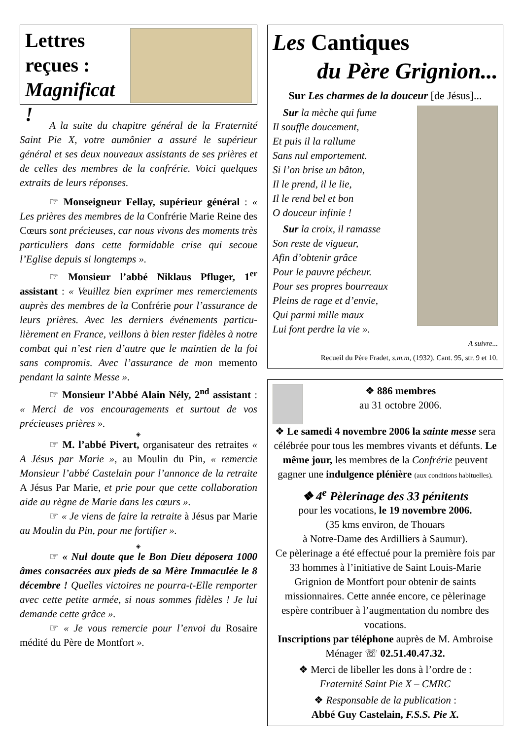Lettres
reçues :
Magnificat !
A la suite du chapitre général de la Fraternité Saint Pie X, votre aumônier a assuré le supérieur général et ses deux nouveaux assistants de ses prières et de celles des membres de la confrérie. Voici quelques extraits de leurs réponses.
☞ Monseigneur Fellay, supérieur général : « Les prières des membres de la Confrérie Marie Reine des Cœurs sont précieuses, car nous vivons des moments très particuliers dans cette formidable crise qui secoue l’Eglise depuis si longtemps ».
☞ Monsieur l’abbé Niklaus Pfluger, 1<sup>er</sup> assistant : « Veuillez bien exprimer mes remerciements auprès des membres de la Confrérie pour l’assurance de leurs prières. Avec les derniers événements particu-lièrement en France, veillons à bien rester fidèles à notre combat qui n’est rien d’autre que le maintien de la foi sans compromis. Avec l’assurance de mon memento pendant la sainte Messe ».
☞ Monsieur l’Abbé Alain Nély, 2<sup>nd</sup> assistant : « Merci de vos encouragements et surtout de vos précieuses prières ».
◈
☞ M. l’abbé Pivert, organisateur des retraites « A Jésus par Marie », au Moulin du Pin, « remercie Monsieur l’abbé Castelain pour l’annonce de la retraite A Jésus Par Marie, et prie pour que cette collaboration aide au règne de Marie dans les cœurs ».
☞ « Je viens de faire la retraite à Jésus par Marie au Moulin du Pin, pour me fortifier ».
◈
☞ « Nul doute que le Bon Dieu déposera 1000 âmes consacrées aux pieds de sa Mère Immaculée le 8 décembre ! Quelles victoires ne pourra-t-Elle remporter avec cette petite armée, si nous sommes fidèles ! Je lui demande cette grâce ».
☞ « Je vous remercie pour l’envoi du Rosaire médité du Père de Montfort ».
Les Cantiques
du Père Grignion...
Sur Les charmes de la douceur [de Jésus]...
Sur la mèche qui fume
Il souffle doucement,
Et puis il la rallume
Sans nul emportement.
Si l’on brise un bâton,
Il le prend, il le lie,
Il le rend bel et bon
O douceur infinie !
Sur la croix, il ramasse
Son reste de vigueur,
Afin d’obtenir grâce
Pour le pauvre pécheur.
Pour ses propres bourreaux
Pleins de rage et d’envie,
Qui parmi mille maux
Lui font perdre la vie ».
A suivre...
Recueil du Père Fradet, s.m.m, (1932). Cant. 95, str. 9 et 10.
❖ 886 membres
au 31 octobre 2006.
❖ Le samedi 4 novembre 2006 la sainte messe sera célébrée pour tous les membres vivants et défunts. Le même jour, les membres de la Confrérie peuvent gagner une indulgence plénière (aux conditions habituelles).
❖ 4<sup>e</sup> Pèlerinage des 33 pénitents
pour les vocations, le 19 novembre 2006.
(35 kms environ, de Thouars
à Notre-Dame des Ardilliers à Saumur).
Ce pèlerinage a été effectué pour la première fois par 33 hommes à l’initiative de Saint Louis-Marie Grignion de Montfort pour obtenir de saints missionnaires. Cette année encore, ce pèlerinage espère contribuer à l’augmentation du nombre des vocations.
Inscriptions par téléphone auprès de M. Ambroise Ménager ☏ 02.51.40.47.32.
❖ Merci de libeller les dons à l’ordre de :
Fraternité Saint Pie X – CMRC
❖ Responsable de la publication :
Abbé Guy Castelain, F.S.S. Pie X.